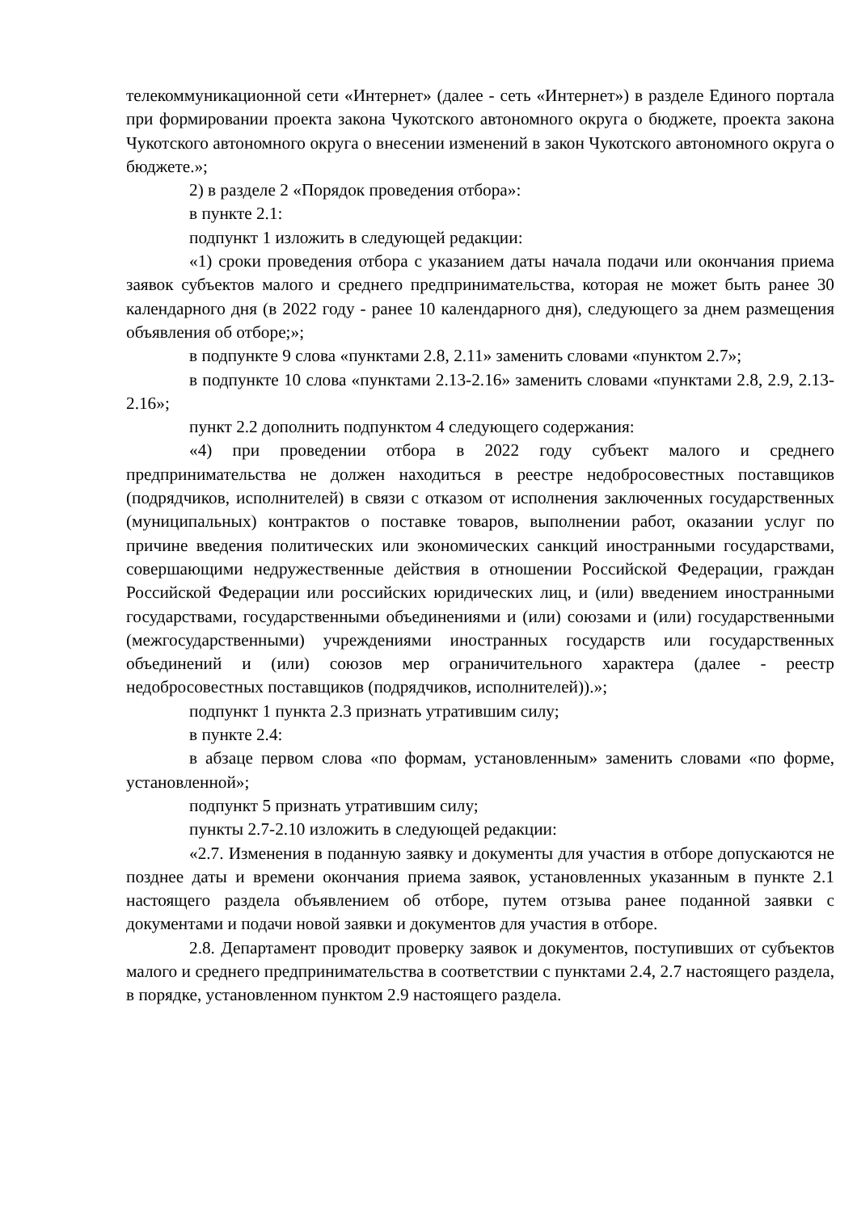телекоммуникационной сети «Интернет» (далее - сеть «Интернет») в разделе Единого портала при формировании проекта закона Чукотского автономного округа о бюджете, проекта закона Чукотского автономного округа о внесении изменений в закон Чукотского автономного округа о бюджете.»;
2) в разделе 2 «Порядок проведения отбора»:
в пункте 2.1:
подпункт 1 изложить в следующей редакции:
«1) сроки проведения отбора с указанием даты начала подачи или окончания приема заявок субъектов малого и среднего предпринимательства, которая не может быть ранее 30 календарного дня (в 2022 году - ранее 10 календарного дня), следующего за днем размещения объявления об отборе;»;
в подпункте 9 слова «пунктами 2.8, 2.11» заменить словами «пунктом 2.7»;
в подпункте 10 слова «пунктами 2.13-2.16» заменить словами «пунктами 2.8, 2.9, 2.13-2.16»;
пункт 2.2 дополнить подпунктом 4 следующего содержания:
«4) при проведении отбора в 2022 году субъект малого и среднего предпринимательства не должен находиться в реестре недобросовестных поставщиков (подрядчиков, исполнителей) в связи с отказом от исполнения заключенных государственных (муниципальных) контрактов о поставке товаров, выполнении работ, оказании услуг по причине введения политических или экономических санкций иностранными государствами, совершающими недружественные действия в отношении Российской Федерации, граждан Российской Федерации или российских юридических лиц, и (или) введением иностранными государствами, государственными объединениями и (или) союзами и (или) государственными (межгосударственными) учреждениями иностранных государств или государственных объединений и (или) союзов мер ограничительного характера (далее - реестр недобросовестных поставщиков (подрядчиков, исполнителей)).»;
подпункт 1 пункта 2.3 признать утратившим силу;
в пункте 2.4:
в абзаце первом слова «по формам, установленным» заменить словами «по форме, установленной»;
подпункт 5 признать утратившим силу;
пункты 2.7-2.10 изложить в следующей редакции:
«2.7. Изменения в поданную заявку и документы для участия в отборе допускаются не позднее даты и времени окончания приема заявок, установленных указанным в пункте 2.1 настоящего раздела объявлением об отборе, путем отзыва ранее поданной заявки с документами и подачи новой заявки и документов для участия в отборе.
2.8. Департамент проводит проверку заявок и документов, поступивших от субъектов малого и среднего предпринимательства в соответствии с пунктами 2.4, 2.7 настоящего раздела, в порядке, установленном пунктом 2.9 настоящего раздела.